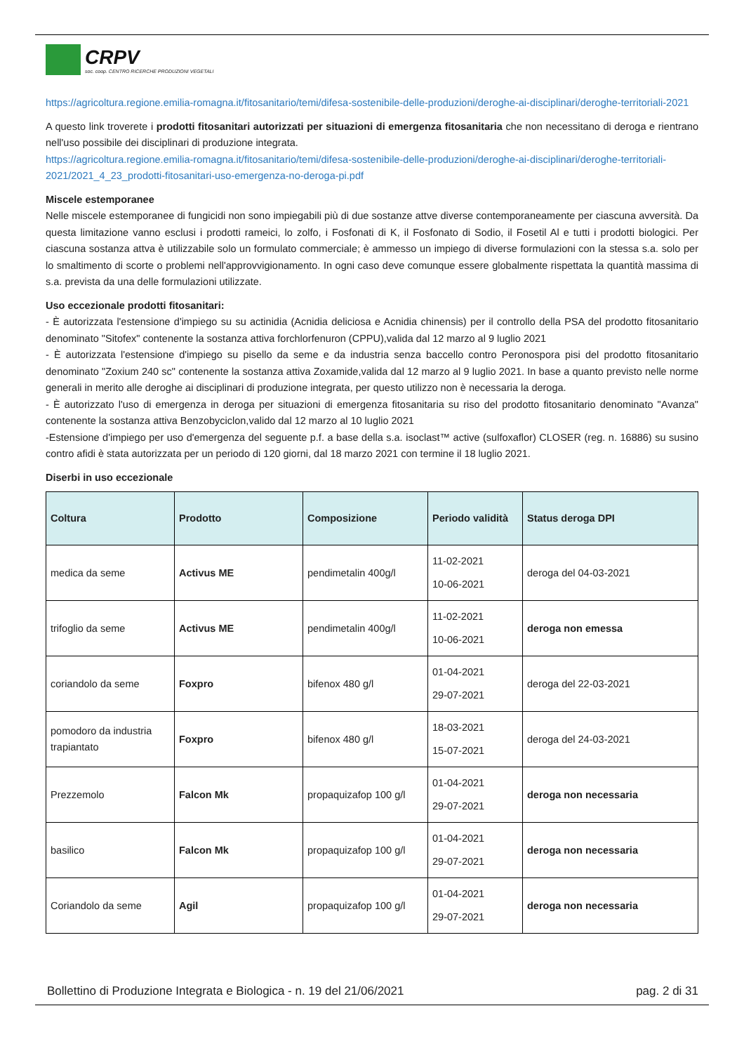CRPV
soc. coop. CENTRO RICERCHE PRODUZIONI VEGETALI
https://agricoltura.regione.emilia-romagna.it/fitosanitario/temi/difesa-sostenibile-delle-produzioni/deroghe-ai-disciplinari/deroghe-territoriali-2021
A questo link troverete i prodotti fitosanitari autorizzati per situazioni di emergenza fitosanitaria che non necessitano di deroga e rientrano nell'uso possibile dei disciplinari di produzione integrata.
https://agricoltura.regione.emilia-romagna.it/fitosanitario/temi/difesa-sostenibile-delle-produzioni/deroghe-ai-disciplinari/deroghe-territoriali-2021/2021_4_23_prodotti-fitosanitari-uso-emergenza-no-deroga-pi.pdf
Miscele estemporanee
Nelle miscele estemporanee di fungicidi non sono impiegabili più di due sostanze attve diverse contemporaneamente per ciascuna avversità. Da questa limitazione vanno esclusi i prodotti rameici, lo zolfo, i Fosfonati di K, il Fosfonato di Sodio, il Fosetil Al e tutti i prodotti biologici. Per ciascuna sostanza attva è utilizzabile solo un formulato commerciale; è ammesso un impiego di diverse formulazioni con la stessa s.a. solo per lo smaltimento di scorte o problemi nell'approvvigionamento. In ogni caso deve comunque essere globalmente rispettata la quantità massima di s.a. prevista da una delle formulazioni utilizzate.
Uso eccezionale prodotti fitosanitari:
- È autorizzata l'estensione d'impiego su su actinidia (Acnidia deliciosa e Acnidia chinensis) per il controllo della PSA del prodotto fitosanitario denominato "Sitofex" contenente la sostanza attiva forchlorfenuron (CPPU),valida dal 12 marzo al 9 luglio 2021
- È autorizzata l'estensione d'impiego su pisello da seme e da industria senza baccello contro Peronospora pisi del prodotto fitosanitario denominato "Zoxium 240 sc" contenente la sostanza attiva Zoxamide,valida dal 12 marzo al 9 luglio 2021. In base a quanto previsto nelle norme generali in merito alle deroghe ai disciplinari di produzione integrata, per questo utilizzo non è necessaria la deroga.
- È autorizzato l'uso di emergenza in deroga per situazioni di emergenza fitosanitaria su riso del prodotto fitosanitario denominato "Avanza" contenente la sostanza attiva Benzobyciclon,valido dal 12 marzo al 10 luglio 2021
-Estensione d'impiego per uso d'emergenza del seguente p.f. a base della s.a. isoclast™ active (sulfoxaflor) CLOSER (reg. n. 16886) su susino contro afidi è stata autorizzata per un periodo di 120 giorni, dal 18 marzo 2021 con termine il 18 luglio 2021.
Diserbi in uso eccezionale
| Coltura | Prodotto | Composizione | Periodo validità | Status deroga DPI |
| --- | --- | --- | --- | --- |
| medica da seme | Activus ME | pendimetalin 400g/l | 11-02-2021 10-06-2021 | deroga del 04-03-2021 |
| trifoglio da seme | Activus ME | pendimetalin 400g/l | 11-02-2021 10-06-2021 | deroga non emessa |
| coriandolo da seme | Foxpro | bifenox 480 g/l | 01-04-2021 29-07-2021 | deroga del 22-03-2021 |
| pomodoro da industria trapiantato | Foxpro | bifenox 480 g/l | 18-03-2021 15-07-2021 | deroga del 24-03-2021 |
| Prezzemolo | Falcon Mk | propaquizafop 100 g/l | 01-04-2021 29-07-2021 | deroga non necessaria |
| basilico | Falcon Mk | propaquizafop 100 g/l | 01-04-2021 29-07-2021 | deroga non necessaria |
| Coriandolo da seme | Agil | propaquizafop 100 g/l | 01-04-2021 29-07-2021 | deroga non necessaria |
Bollettino di Produzione Integrata e Biologica - n. 19 del 21/06/2021 pag. 2 di 31